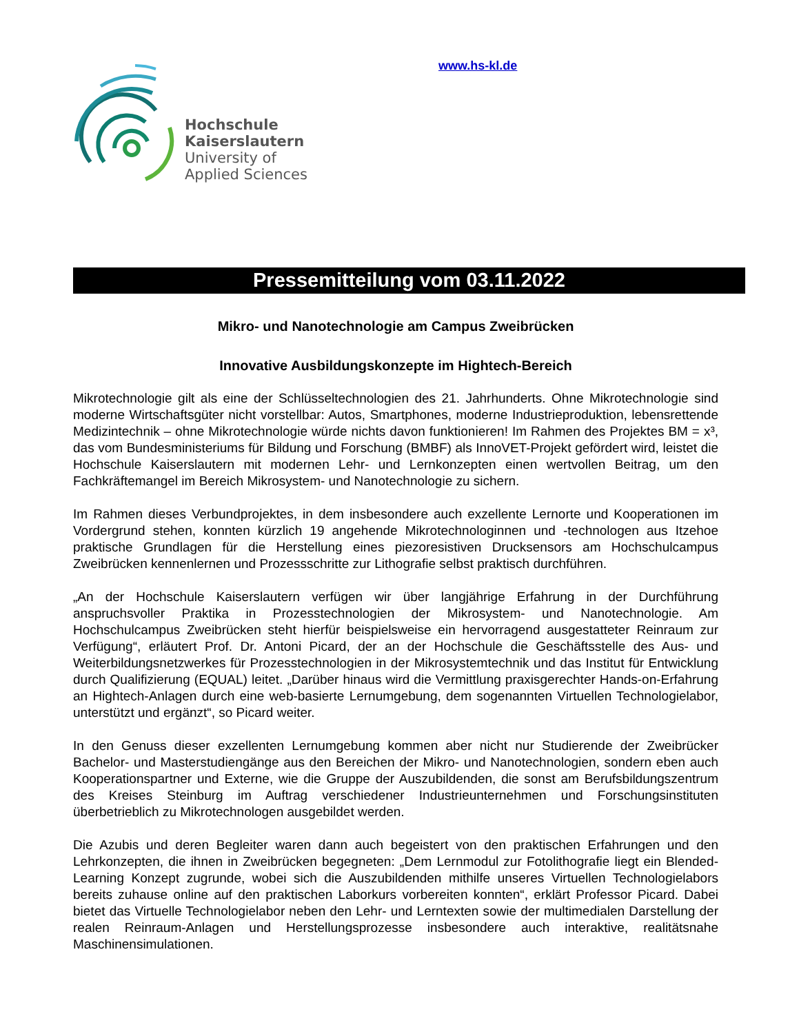Hochschule
Kaiserslautern
University of
Applied Sciences
www.hs-kl.de
Pressemitteilung vom 03.11.2022
Mikro- und Nanotechnologie am Campus Zweibrücken
Innovative Ausbildungskonzepte im Hightech-Bereich
Mikrotechnologie gilt als eine der Schlüsseltechnologien des 21. Jahrhunderts. Ohne Mikrotechnologie sind moderne Wirtschaftsgüter nicht vorstellbar: Autos, Smartphones, moderne Industrieproduktion, lebensrettende Medizintechnik – ohne Mikrotechnologie würde nichts davon funktionieren! Im Rahmen des Projektes BM = x³, das vom Bundesministeriums für Bildung und Forschung (BMBF) als InnoVET-Projekt gefördert wird, leistet die Hochschule Kaiserslautern mit modernen Lehr- und Lernkonzepten einen wertvollen Beitrag, um den Fachkräftemangel im Bereich Mikrosystem- und Nanotechnologie zu sichern.
Im Rahmen dieses Verbundprojektes, in dem insbesondere auch exzellente Lernorte und Kooperationen im Vordergrund stehen, konnten kürzlich 19 angehende Mikrotechnologinnen und -technologen aus Itzehoe praktische Grundlagen für die Herstellung eines piezoresistiven Drucksensors am Hochschulcampus Zweibrücken kennenlernen und Prozessschritte zur Lithografie selbst praktisch durchführen.
„An der Hochschule Kaiserslautern verfügen wir über langjährige Erfahrung in der Durchführung anspruchsvoller Praktika in Prozesstechnologien der Mikrosystem- und Nanotechnologie. Am Hochschulcampus Zweibrücken steht hierfür beispielsweise ein hervorragend ausgestatteter Reinraum zur Verfügung“, erläutert Prof. Dr. Antoni Picard, der an der Hochschule die Geschäftsstelle des Aus- und Weiterbildungsnetzwerkes für Prozesstechnologien in der Mikrosystemtechnik und das Institut für Entwicklung durch Qualifizierung (EQUAL) leitet. „Darüber hinaus wird die Vermittlung praxisgerechter Hands-on-Erfahrung an Hightech-Anlagen durch eine web-basierte Lernumgebung, dem sogenannten Virtuellen Technologielabor, unterstützt und ergänzt“, so Picard weiter.
In den Genuss dieser exzellenten Lernumgebung kommen aber nicht nur Studierende der Zweibrücker Bachelor- und Masterstudiengänge aus den Bereichen der Mikro- und Nanotechnologien, sondern eben auch Kooperationspartner und Externe, wie die Gruppe der Auszubildenden, die sonst am Berufsbildungszentrum des Kreises Steinburg im Auftrag verschiedener Industrieunternehmen und Forschungsinstituten überbetrieblich zu Mikrotechnologen ausgebildet werden.
Die Azubis und deren Begleiter waren dann auch begeistert von den praktischen Erfahrungen und den Lehrkonzepten, die ihnen in Zweibrücken begegneten: „Dem Lernmodul zur Fotolithografie liegt ein Blended-Learning Konzept zugrunde, wobei sich die Auszubildenden mithilfe unseres Virtuellen Technologielabors bereits zuhause online auf den praktischen Laborkurs vorbereiten konnten“, erklärt Professor Picard. Dabei bietet das Virtuelle Technologielabor neben den Lehr- und Lerntexten sowie der multimedialen Darstellung der realen Reinraum-Anlagen und Herstellungsprozesse insbesondere auch interaktive, realitätsnahe Maschinensimulationen.